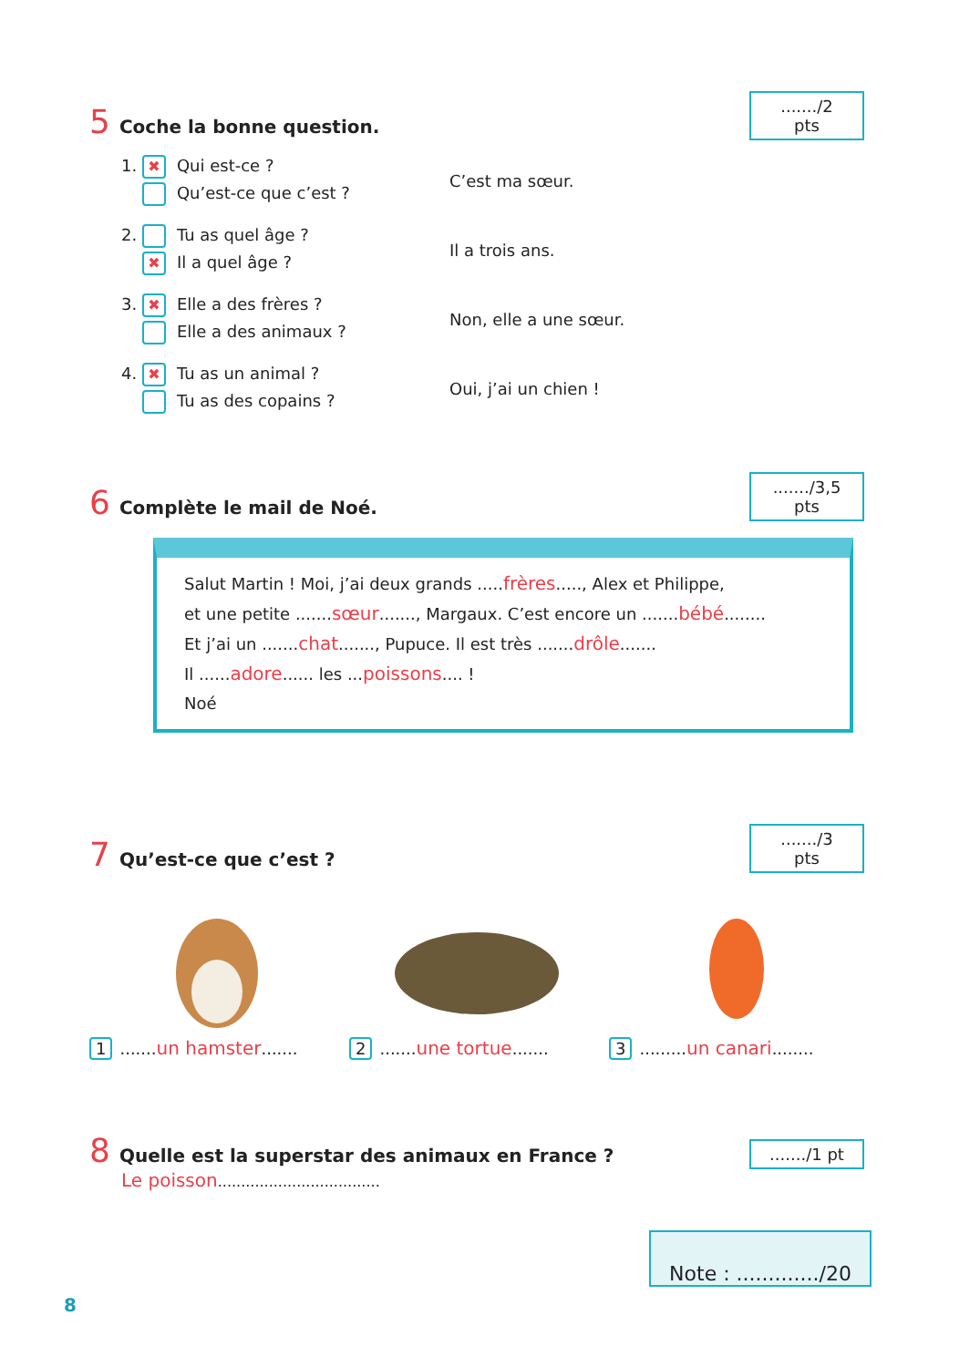5 Coche la bonne question.
......./2 pts
1. ✖ Qui est-ce ?
Qu’est-ce que c’est ?
C’est ma sœur.
2. Tu as quel âge ?
✖ Il a quel âge ?
Il a trois ans.
3. ✖ Elle a des frères ?
Elle a des animaux ?
Non, elle a une sœur.
4. ✖ Tu as un animal ?
Tu as des copains ?
Oui, j’ai un chien !
6 Complète le mail de Noé.
......./3,5 pts
Salut Martin ! Moi, j’ai deux grands .....frères....., Alex et Philippe,
et une petite .......sœur......., Margaux. C’est encore un .......bébé........
Et j’ai un .......chat......., Pupuce. Il est très .......drôle.......
Il ......adore...... les ...poissons.... !
Noé
7 Qu’est-ce que c’est ?
......./3 pts
1.......un hamster....... 2.......une tortue....... 3.........un canari........
8 Quelle est la superstar des animaux en France ?
......./1 pt
Le poisson...................................
Note : ............./20
8